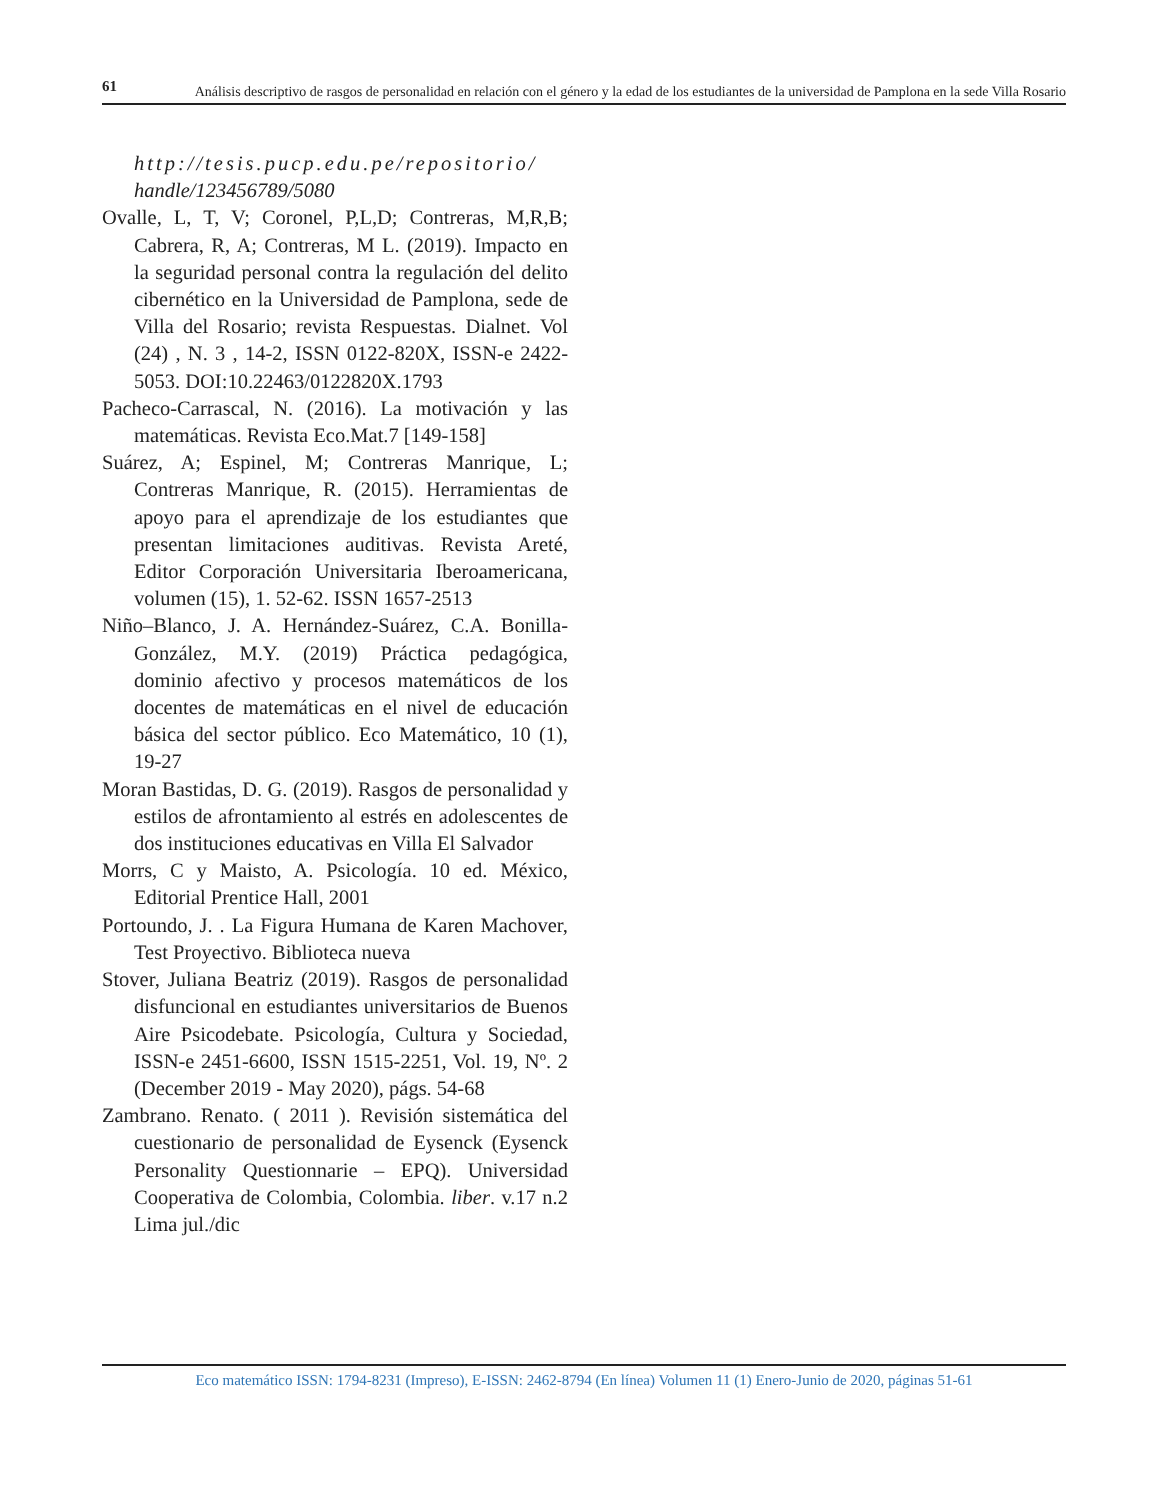61
Análisis descriptivo de rasgos de personalidad en relación con el género y la edad de los estudiantes de la universidad de Pamplona en la sede Villa Rosario
http://tesis.pucp.edu.pe/repositorio/
handle/123456789/5080
Ovalle, L, T, V; Coronel, P,L,D; Contreras, M,R,B; Cabrera, R, A; Contreras, M L. (2019). Impacto en la seguridad personal contra la regulación del delito cibernético en la Universidad de Pamplona, sede de Villa del Rosario; revista Respuestas. Dialnet. Vol (24) , N. 3 , 14-2, ISSN 0122-820X, ISSN-e 2422-5053. DOI:10.22463/0122820X.1793
Pacheco-Carrascal, N. (2016). La motivación y las matemáticas. Revista Eco.Mat.7 [149-158]
Suárez, A; Espinel, M; Contreras Manrique, L; Contreras Manrique, R. (2015). Herramientas de apoyo para el aprendizaje de los estudiantes que presentan limitaciones auditivas. Revista Areté, Editor Corporación Universitaria Iberoamericana, volumen (15), 1. 52-62. ISSN 1657-2513
Niño–Blanco, J. A. Hernández-Suárez, C.A. Bonilla-González, M.Y. (2019) Práctica pedagógica, dominio afectivo y procesos matemáticos de los docentes de matemáticas en el nivel de educación básica del sector público. Eco Matemático, 10 (1), 19-27
Moran Bastidas, D. G. (2019). Rasgos de personalidad y estilos de afrontamiento al estrés en adolescentes de dos instituciones educativas en Villa El Salvador
Morrs, C y Maisto, A. Psicología. 10 ed. México, Editorial Prentice Hall, 2001
Portoundo, J. . La Figura Humana de Karen Machover, Test Proyectivo. Biblioteca nueva
Stover, Juliana Beatriz (2019). Rasgos de personalidad disfuncional en estudiantes universitarios de Buenos Aire Psicodebate. Psicología, Cultura y Sociedad, ISSN-e 2451-6600, ISSN 1515-2251, Vol. 19, Nº. 2 (December 2019 - May 2020), págs. 54-68
Zambrano. Renato. ( 2011 ). Revisión sistemática del cuestionario de personalidad de Eysenck (Eysenck Personality Questionnarie – EPQ). Universidad Cooperativa de Colombia, Colombia. liber. v.17 n.2 Lima jul./dic
Eco matemático ISSN: 1794-8231 (Impreso), E-ISSN: 2462-8794 (En línea) Volumen 11 (1) Enero-Junio de 2020, páginas 51-61